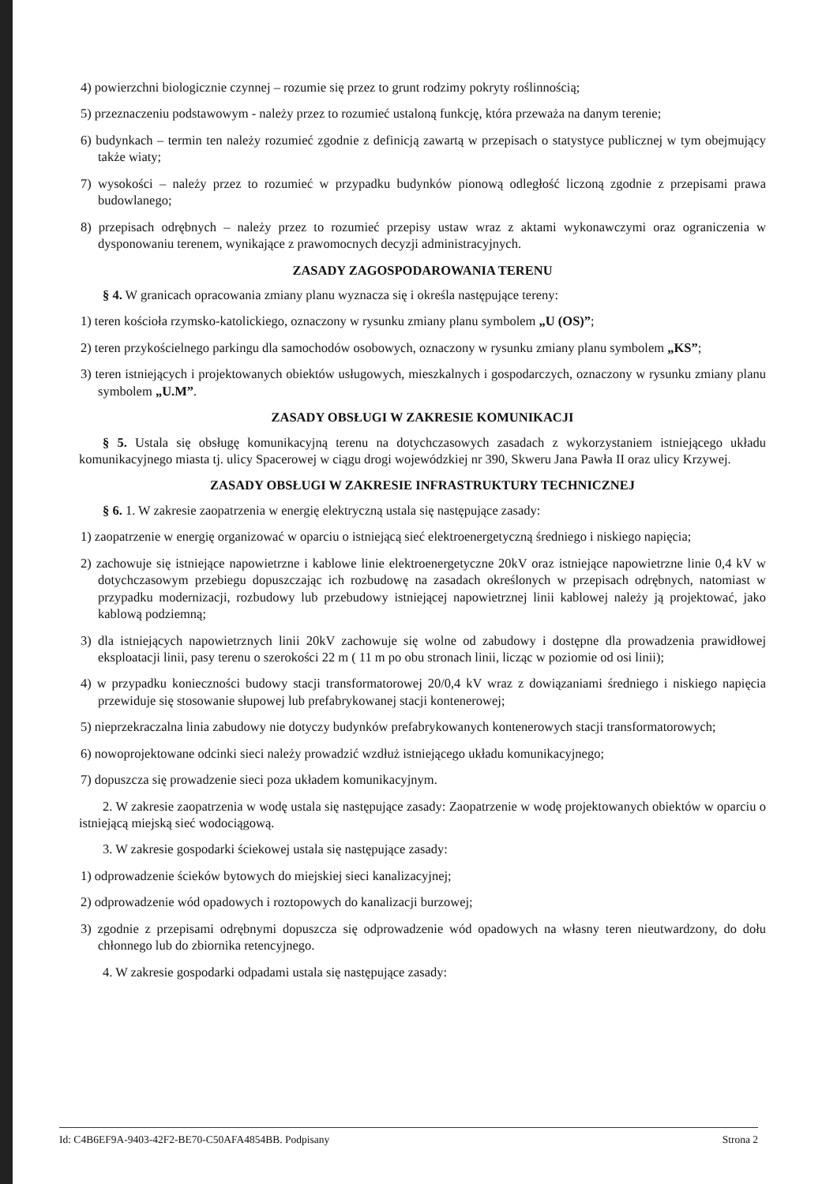4) powierzchni biologicznie czynnej – rozumie się przez to grunt rodzimy pokryty roślinnością;
5) przeznaczeniu podstawowym - należy przez to rozumieć ustaloną funkcję, która przeważa na danym terenie;
6) budynkach – termin ten należy rozumieć zgodnie z definicją zawartą w przepisach o statystyce publicznej w tym obejmujący także wiaty;
7) wysokości – należy przez to rozumieć w przypadku budynków pionową odległość liczoną zgodnie z przepisami prawa budowlanego;
8) przepisach odrębnych – należy przez to rozumieć przepisy ustaw wraz z aktami wykonawczymi oraz ograniczenia w dysponowaniu terenem, wynikające z prawomocnych decyzji administracyjnych.
ZASADY ZAGOSPODAROWANIA TERENU
§ 4. W granicach opracowania zmiany planu wyznacza się i określa następujące tereny:
1) teren kościoła rzymsko-katolickiego, oznaczony w rysunku zmiany planu symbolem „U (OS)”;
2) teren przykościelnego parkingu dla samochodów osobowych, oznaczony w rysunku zmiany planu symbolem „KS”;
3) teren istniejących i projektowanych obiektów usługowych, mieszkalnych i gospodarczych, oznaczony w rysunku zmiany planu symbolem „U.M”.
ZASADY OBSŁUGI W ZAKRESIE KOMUNIKACJI
§ 5. Ustala się obsługę komunikacyjną terenu na dotychczasowych zasadach z wykorzystaniem istniejącego układu komunikacyjnego miasta tj. ulicy Spacerowej w ciągu drogi wojewódzkiej nr 390, Skweru Jana Pawła II oraz ulicy Krzywej.
ZASADY OBSŁUGI W ZAKRESIE INFRASTRUKTURY TECHNICZNEJ
§ 6. 1. W zakresie zaopatrzenia w energię elektryczną ustala się następujące zasady:
1) zaopatrzenie w energię organizować w oparciu o istniejącą sieć elektroenergetyczną średniego i niskiego napięcia;
2) zachowuje się istniejące napowietrzne i kablowe linie elektroenergetyczne 20kV oraz istniejące napowietrzne linie 0,4 kV w dotychczasowym przebiegu dopuszczając ich rozbudowę na zasadach określonych w przepisach odrębnych, natomiast w przypadku modernizacji, rozbudowy lub przebudowy istniejącej napowietrznej linii kablowej należy ją projektować, jako kablową podziemną;
3) dla istniejących napowietrznych linii 20kV zachowuje się wolne od zabudowy i dostępne dla prowadzenia prawidłowej eksploatacji linii, pasy terenu o szerokości 22 m ( 11 m po obu stronach linii, licząc w poziomie od osi linii);
4) w przypadku konieczności budowy stacji transformatorowej 20/0,4 kV wraz z dowiązaniami średniego i niskiego napięcia przewiduje się stosowanie słupowej lub prefabrykowanej stacji kontenerowej;
5) nieprzekraczalna linia zabudowy nie dotyczy budynków prefabrykowanych kontenerowych stacji transformatorowych;
6) nowoprojektowane odcinki sieci należy prowadzić wzdłuż istniejącego układu komunikacyjnego;
7) dopuszcza się prowadzenie sieci poza układem komunikacyjnym.
2. W zakresie zaopatrzenia w wodę ustala się następujące zasady: Zaopatrzenie w wodę projektowanych obiektów w oparciu o istniejącą miejską sieć wodociągową.
3. W zakresie gospodarki ściekowej ustala się następujące zasady:
1) odprowadzenie ścieków bytowych do miejskiej sieci kanalizacyjnej;
2) odprowadzenie wód opadowych i roztopowych do kanalizacji burzowej;
3) zgodnie z przepisami odrębnymi dopuszcza się odprowadzenie wód opadowych na własny teren nieutwardzony, do dołu chłonnego lub do zbiornika retencyjnego.
4. W zakresie gospodarki odpadami ustala się następujące zasady:
Id: C4B6EF9A-9403-42F2-BE70-C50AFA4854BB. Podpisany Strona 2